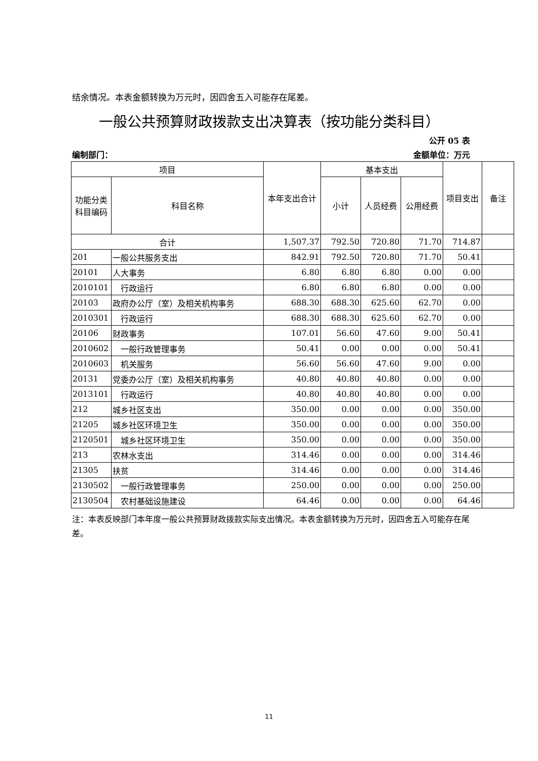结余情况。本表金额转换为万元时，因四舍五入可能存在尾差。
一般公共预算财政拨款支出决算表（按功能分类科目）
公开 05 表
编制部门： 金额单位：万元
| 项目 | | 本年支出合计 | 基本支出 | | | 项目支出 | 备注 |
| --- | --- | --- | --- | --- | --- | --- | --- |
| 功能分类 科目编码 | 科目名称 | | 小计 | 人员经费 | 公用经费 | | |
| 合计 | | 1,507.37 | 792.50 | 720.80 | 71.70 | 714.87 | |
| 201 | 一般公共服务支出 | 842.91 | 792.50 | 720.80 | 71.70 | 50.41 | |
| 20101 | 人大事务 | 6.80 | 6.80 | 6.80 | 0.00 | 0.00 | |
| 2010101 | 行政运行 | 6.80 | 6.80 | 6.80 | 0.00 | 0.00 | |
| 20103 | 政府办公厅（室）及相关机构事务 | 688.30 | 688.30 | 625.60 | 62.70 | 0.00 | |
| 2010301 | 行政运行 | 688.30 | 688.30 | 625.60 | 62.70 | 0.00 | |
| 20106 | 财政事务 | 107.01 | 56.60 | 47.60 | 9.00 | 50.41 | |
| 2010602 | 一般行政管理事务 | 50.41 | 0.00 | 0.00 | 0.00 | 50.41 | |
| 2010603 | 机关服务 | 56.60 | 56.60 | 47.60 | 9.00 | 0.00 | |
| 20131 | 党委办公厅（室）及相关机构事务 | 40.80 | 40.80 | 40.80 | 0.00 | 0.00 | |
| 2013101 | 行政运行 | 40.80 | 40.80 | 40.80 | 0.00 | 0.00 | |
| 212 | 城乡社区支出 | 350.00 | 0.00 | 0.00 | 0.00 | 350.00 | |
| 21205 | 城乡社区环境卫生 | 350.00 | 0.00 | 0.00 | 0.00 | 350.00 | |
| 2120501 | 城乡社区环境卫生 | 350.00 | 0.00 | 0.00 | 0.00 | 350.00 | |
| 213 | 农林水支出 | 314.46 | 0.00 | 0.00 | 0.00 | 314.46 | |
| 21305 | 扶贫 | 314.46 | 0.00 | 0.00 | 0.00 | 314.46 | |
| 2130502 | 一般行政管理事务 | 250.00 | 0.00 | 0.00 | 0.00 | 250.00 | |
| 2130504 | 农村基础设施建设 | 64.46 | 0.00 | 0.00 | 0.00 | 64.46 | |
注：本表反映部门本年度一般公共预算财政拨款实际支出情况。本表金额转换为万元时，因四舍五入可能存在尾差。
11